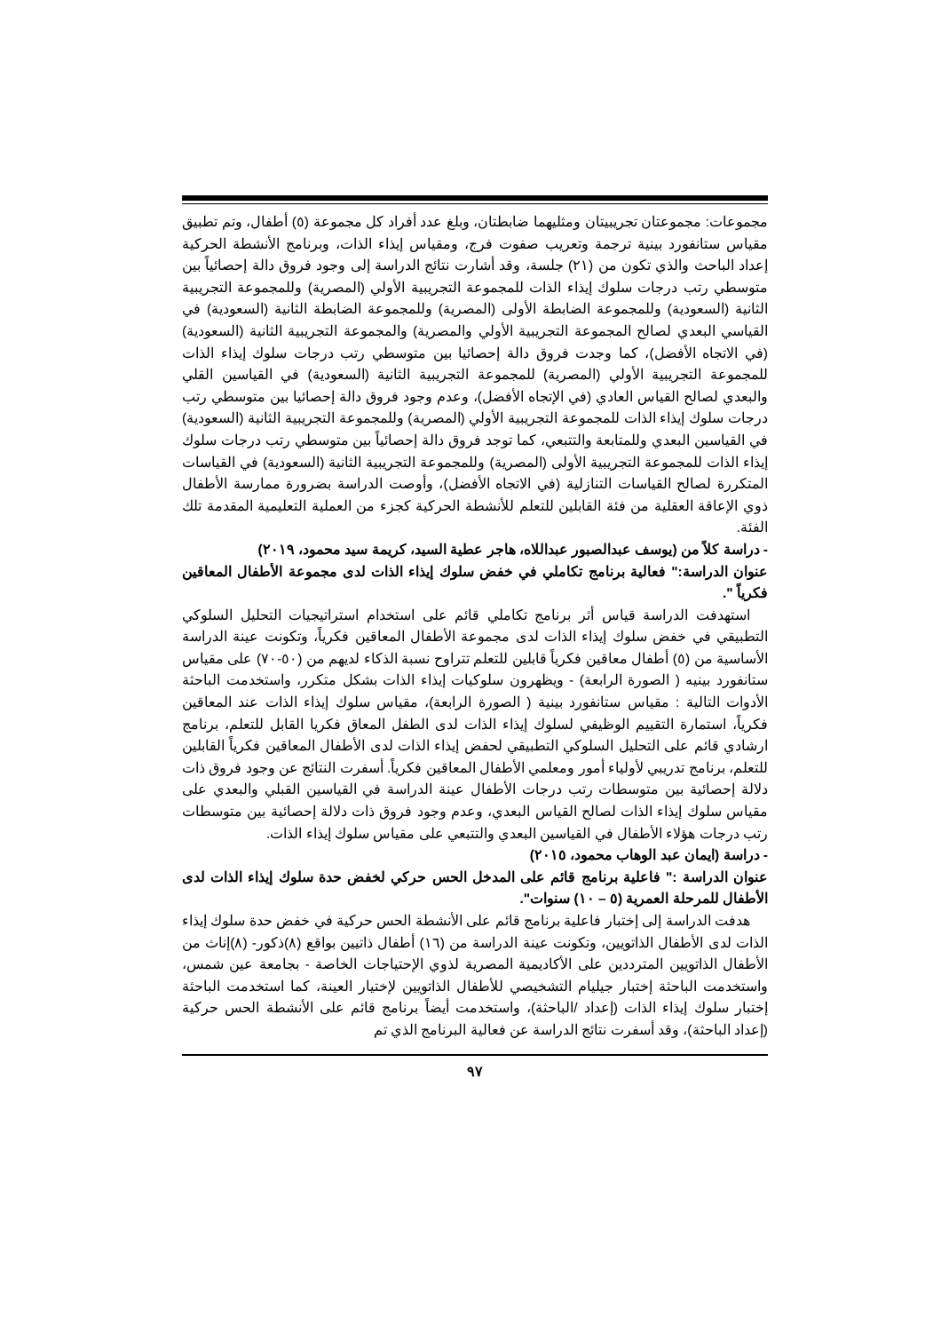مجموعات: مجموعتان تجريبيتان ومثليهما ضابطتان، وبلغ عدد أفراد كل مجموعة (٥) أطفال، وتم تطبيق مقياس ستانفورد بينية ترجمة وتعريب صفوت فرج، ومقياس إيذاء الذات، وبرنامج الأنشطة الحركية إعداد الباحث والذي تكون من (٢١) جلسة، وقد أشارت نتائج الدراسة إلى وجود فروق دالة إحصائياً بين متوسطي رتب درجات سلوك إيذاء الذات للمجموعة التجريبية الأولي (المصرية) وللمجموعة التجريبية الثانية (السعودية) وللمجموعة الضابطة الأولى (المصرية) وللمجموعة الضابطة الثانية (السعودية) في القياسي البعدي لصالح المجموعة التجريبية الأولي والمصرية) والمجموعة التجريبية الثانية (السعودية) (في الاتجاه الأفضل)، كما وجدت فروق دالة إحصائيا بين متوسطي رتب درجات سلوك إيذاء الذات للمجموعة التجريبية الأولي (المصرية) للمجموعة التجريبية الثانية (السعودية) في القياسين القلي والبعدي لصالح القياس العادي (في الإتجاه الأفضل)، وعدم وجود فروق دالة إحصائيا بين متوسطي رتب درجات سلوك إيذاء الذات للمجموعة التجريبية الأولي (المصرية) وللمجموعة التجريبية الثانية (السعودية) في القياسين البعدي وللمتابعة والتتبعي، كما توجد فروق دالة إحصائياً بين متوسطي رتب درجات سلوك إيذاء الذات للمجموعة التجريبية الأولى (المصرية) وللمجموعة التجريبية الثانية (السعودية) في القياسات المتكررة لصالح القياسات التنازلية (في الاتجاه الأفضل)، وأوصت الدراسة بضرورة ممارسة الأطفال ذوي الإعاقة العقلية من فئة القابلين للتعلم للأنشطة الحركية كجزء من العملية التعليمية المقدمة تلك الفئة.
- دراسة كلاً من (يوسف عبدالصبور عبداللاه، هاجر عطية السيد، كريمة سيد محمود، ٢٠١٩)
عنوان الدراسة:" فعالية برنامج تكاملي في خفض سلوك إيذاء الذات لدى مجموعة الأطفال المعاقين فكرياً ".
استهدفت الدراسة قياس أثر برنامج تكاملي قائم على استخدام استراتيجيات التحليل السلوكي التطبيقي في خفض سلوك إيذاء الذات لدى مجموعة الأطفال المعاقين فكرياً، وتكونت عينة الدراسة الأساسية من (٥) أطفال معاقين فكرياً قابلين للتعلم تتراوح نسبة الذكاء لديهم من (٥٠-٧٠) على مقياس ستانفورد بينيه ( الصورة الرابعة) - ويظهرون سلوكيات إيذاء الذات بشكل متكرر، واستخدمت الباحثة الأدوات التالية : مقياس ستانفورد بينية ( الصورة الرابعة)، مقياس سلوك إيذاء الذات عند المعاقين فكرياً، استمارة التقييم الوظيفي لسلوك إيذاء الذات لدى الطفل المعاق فكريا القابل للتعلم، برنامج ارشادي قائم على التحليل السلوكي التطبيقي لحفض إيذاء الذات لدى الأطفال المعاقين فكرياً القابلين للتعلم، برنامج تدريبي لأولياء أمور ومعلمي الأطفال المعاقين فكرياً. أسفرت النتائج عن وجود فروق ذات دلالة إحصائية بين متوسطات رتب درجات الأطفال عينة الدراسة في القياسين القبلي والبعدي على مقياس سلوك إيذاء الذات لصالح القياس البعدي، وعدم وجود فروق ذات دلالة إحصائية بين متوسطات رتب درجات هؤلاء الأطفال في القياسين البعدي والتتبعي على مقياس سلوك إيذاء الذات.
- دراسة (ايمان عبد الوهاب محمود، ٢٠١٥)
عنوان الدراسة :" فاعلية برنامج قائم على المدخل الحس حركي لخفض حدة سلوك إيذاء الذات لدى الأطفال للمرحلة العمرية (٥ – ١٠) سنوات".
هدفت الدراسة إلى إختبار فاعلية برنامج قائم على الأنشطة الحس حركية في خفض حدة سلوك إيذاء الذات لدى الأطفال الذاتويين، وتكونت عينة الدراسة من (١٦) أطفال ذاتيين بواقع (٨)ذكور- (٨)إناث من الأطفال الذاتويين المترددين على الأكاديمية المصرية لذوي الإحتياجات الخاصة - بجامعة عين شمس، واستخدمت الباحثة إختبار جيليام التشخيصي للأطفال الذاتويين لإختيار العينة، كما استخدمت الباحثة إختبار سلوك إيذاء الذات (إعداد /الباحثة)، واستخدمت أيضاً برنامج قائم على الأنشطة الحس حركية (إعداد الباحثة)، وقد أسفرت نتائج الدراسة عن فعالية البرنامج الذي تم
٩٧